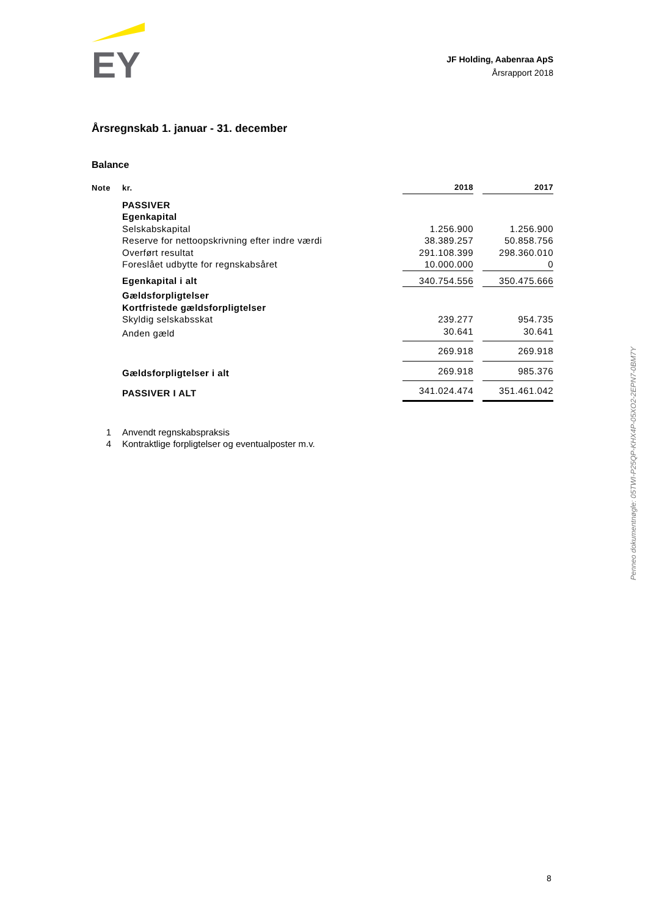EY
JF Holding, Aabenraa ApS
Årsrapport 2018
Årsregnskab 1. januar - 31. december
Balance
| Note | kr. | 2018 | | 2017 |
| --- | --- | --- | --- | --- |
| | PASSIVER | | | |
| | Egenkapital | | | |
| | Selskabskapital | 1.256.900 | | 1.256.900 |
| | Reserve for nettoopskrivning efter indre værdi | 38.389.257 | | 50.858.756 |
| | Overført resultat | 291.108.399 | | 298.360.010 |
| | Foreslået udbytte for regnskabsåret | 10.000.000 | | 0 |
| | Egenkapital i alt | 340.754.556 | | 350.475.666 |
| | Gældsforpligtelser | | | |
| | Kortfristede gældsforpligtelser | | | |
| | Skyldig selskabsskat | 239.277 | | 954.735 |
| | Anden gæld | 30.641 | | 30.641 |
| | | 269.918 | | 269.918 |
| | Gældsforpligtelser i alt | 269.918 | | 985.376 |
| | PASSIVER I ALT | 341.024.474 | | 351.461.042 |
1 Anvendt regnskabspraksis
4 Kontraktlige forpligtelser og eventualposter m.v.
Penneo dokumentnøgle: 05TWI-P25QP-KHX4P-05XO2-2EPN7-0BM7Y
8